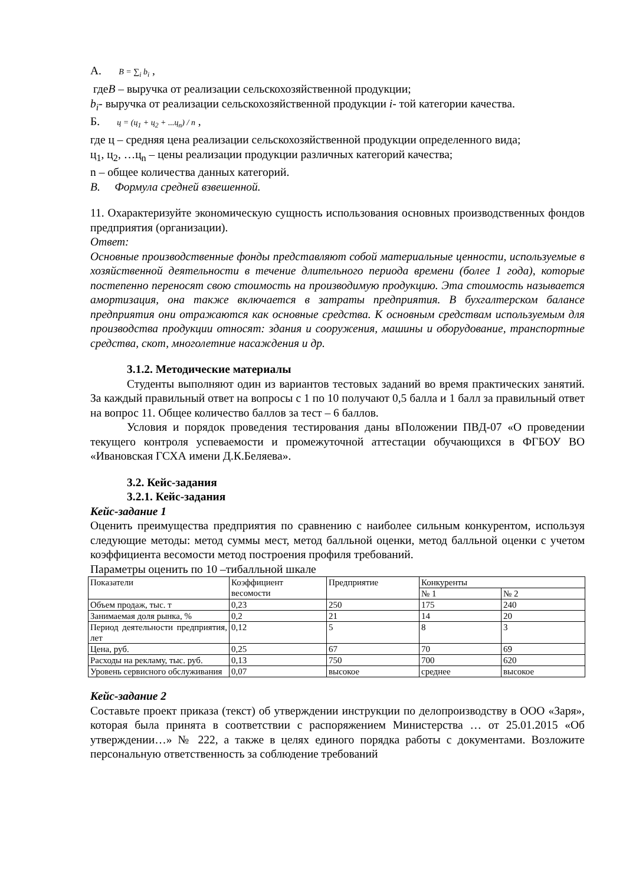А. B = ∑<sub>i</sub> b<sub>i</sub> ,
гдеB – выручка от реализации сельскохозяйственной продукции;
b<sub>i</sub>- выручка от реализации сельскохозяйственной продукции i- той категории качества.
Б. ц = (ц<sub>1</sub> + ц<sub>2</sub> + ...ц<sub>n</sub>) / n ,
где ц – средняя цена реализации сельскохозяйственной продукции определенного вида;
ц<sub>1</sub>, ц<sub>2</sub>, …ц<sub>n</sub> – цены реализации продукции различных категорий качества;
n – общее количества данных категорий.
В. Формула средней взвешенной.
11. Охарактеризуйте экономическую сущность использования основных производственных фондов предприятия (организации).
Ответ:
Основные производственные фонды представляют собой материальные ценности, используемые в хозяйственной деятельности в течение длительного периода времени (более 1 года), которые постепенно переносят свою стоимость на производимую продукцию. Эта стоимость называется амортизация, она также включается в затраты предприятия. В бухгалтерском балансе предприятия они отражаются как основные средства. К основным средствам используемым для производства продукции относят: здания и сооружения, машины и оборудование, транспортные средства, скот, многолетние насаждения и др.
3.1.2. Методические материалы
Студенты выполняют один из вариантов тестовых заданий во время практических занятий. За каждый правильный ответ на вопросы с 1 по 10 получают 0,5 балла и 1 балл за правильный ответ на вопрос 11. Общее количество баллов за тест – 6 баллов.
Условия и порядок проведения тестирования даны вПоложении ПВД-07 «О проведении текущего контроля успеваемости и промежуточной аттестации обучающихся в ФГБОУ ВО «Ивановская ГСХА имени Д.К.Беляева».
3.2. Кейс-задания
3.2.1. Кейс-задания
Кейс-задание 1
Оценить преимущества предприятия по сравнению с наиболее сильным конкурентом, используя следующие методы: метод суммы мест, метод балльной оценки, метод балльной оценки с учетом коэффициента весомости метод построения профиля требований.
Параметры оценить по 10 –тибалльной шкале
| Показатели | Коэффициент весомости | Предприятие | Конкуренты | |
| | | | № 1 | № 2 |
| Объем продаж, тыс. т | 0,23 | 250 | 175 | 240 |
| Занимаемая доля рынка, % | 0,2 | 21 | 14 | 20 |
| Период деятельности предприятия, лет | 0,12 | 5 | 8 | 3 |
| Цена, руб. | 0,25 | 67 | 70 | 69 |
| Расходы на рекламу, тыс. руб. | 0,13 | 750 | 700 | 620 |
| Уровень сервисного обслуживания | 0,07 | высокое | среднее | высокое |
Кейс-задание 2
Составьте проект приказа (текст) об утверждении инструкции по делопроизводству в ООО «Заря», которая была принята в соответствии с распоряжением Министерства … от 25.01.2015 «Об утверждении…» № 222, а также в целях единого порядка работы с документами. Возложите персональную ответственность за соблюдение требований